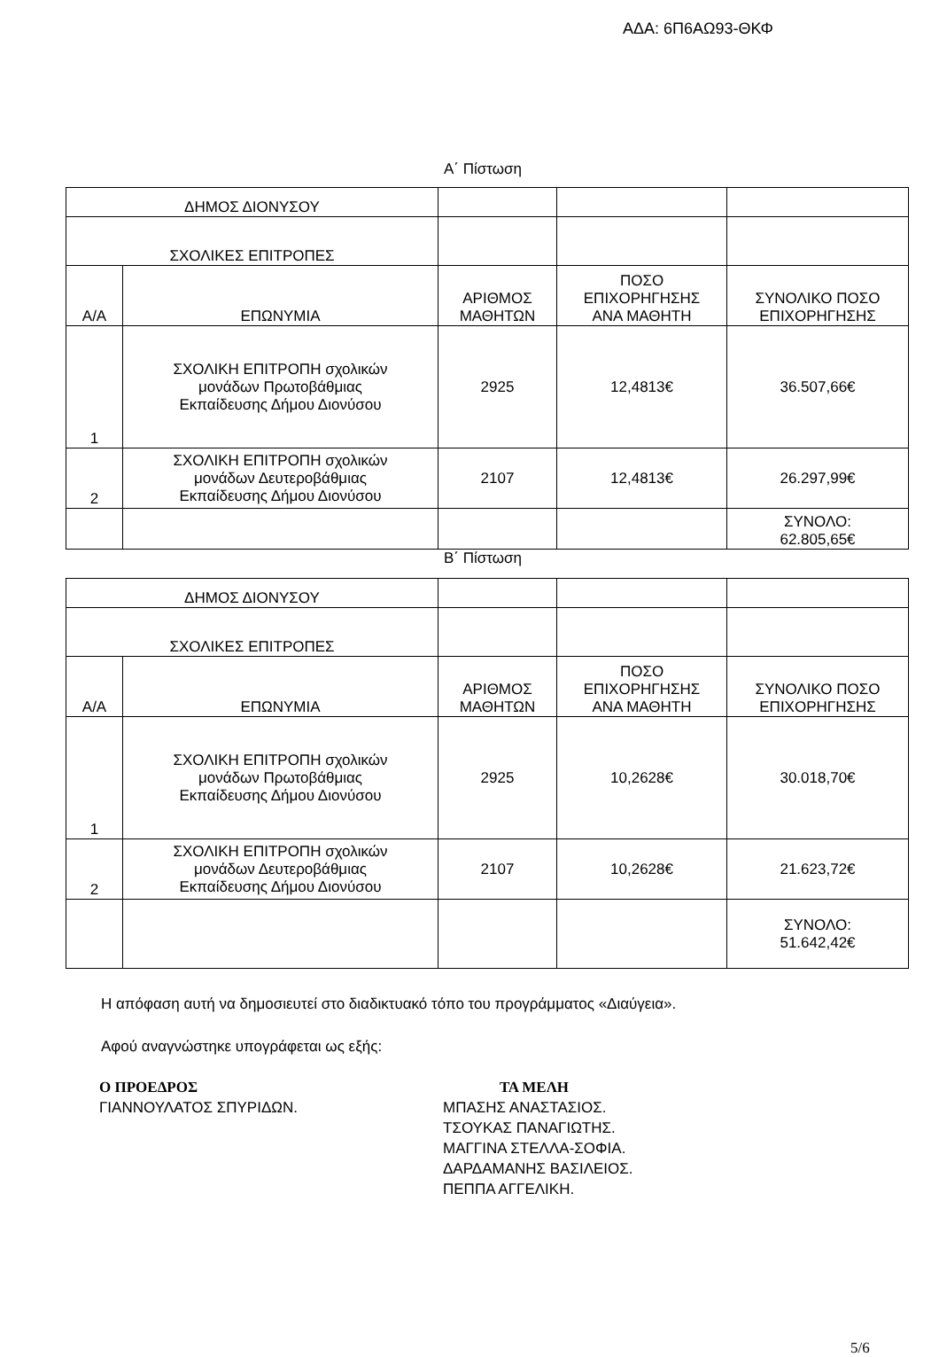ΑΔΑ: 6Π6ΑΩ93-ΘΚΦ
Α΄ Πίστωση
| ΔΗΜΟΣ ΔΙΟΝΥΣΟΥ | | | | |
| ΣΧΟΛΙΚΕΣ ΕΠΙΤΡΟΠΕΣ | | | | |
| Α/Α | ΕΠΩΝΥΜΙΑ | ΑΡΙΘΜΟΣ ΜΑΘΗΤΩΝ | ΠΟΣΟ ΕΠΙΧΟΡΗΓΗΣΗΣ ΑΝΑ ΜΑΘΗΤΗ | ΣΥΝΟΛΙΚΟ ΠΟΣΟ ΕΠΙΧΟΡΗΓΗΣΗΣ |
| 1 | ΣΧΟΛΙΚΗ ΕΠΙΤΡΟΠΗ σχολικών μονάδων Πρωτοβάθμιας Εκπαίδευσης Δήμου Διονύσου | 2925 | 12,4813€ | 36.507,66€ |
| 2 | ΣΧΟΛΙΚΗ ΕΠΙΤΡΟΠΗ σχολικών μονάδων Δευτεροβάθμιας Εκπαίδευσης Δήμου Διονύσου | 2107 | 12,4813€ | 26.297,99€ |
| | | | | ΣΥΝΟΛΟ: 62.805,65€ |
Β΄ Πίστωση
| ΔΗΜΟΣ ΔΙΟΝΥΣΟΥ | | | | |
| ΣΧΟΛΙΚΕΣ ΕΠΙΤΡΟΠΕΣ | | | | |
| Α/Α | ΕΠΩΝΥΜΙΑ | ΑΡΙΘΜΟΣ ΜΑΘΗΤΩΝ | ΠΟΣΟ ΕΠΙΧΟΡΗΓΗΣΗΣ ΑΝΑ ΜΑΘΗΤΗ | ΣΥΝΟΛΙΚΟ ΠΟΣΟ ΕΠΙΧΟΡΗΓΗΣΗΣ |
| 1 | ΣΧΟΛΙΚΗ ΕΠΙΤΡΟΠΗ σχολικών μονάδων Πρωτοβάθμιας Εκπαίδευσης Δήμου Διονύσου | 2925 | 10,2628€ | 30.018,70€ |
| 2 | ΣΧΟΛΙΚΗ ΕΠΙΤΡΟΠΗ σχολικών μονάδων Δευτεροβάθμιας Εκπαίδευσης Δήμου Διονύσου | 2107 | 10,2628€ | 21.623,72€ |
| | | | | ΣΥΝΟΛΟ: 51.642,42€ |
Η απόφαση αυτή να δημοσιευτεί στο διαδικτυακό τόπο του προγράμματος «Διαύγεια».
Αφού αναγνώστηκε υπογράφεται ως εξής:
Ο ΠΡΟΕΔΡΟΣ
ΓΙΑΝΝΟΥΛΑΤΟΣ ΣΠΥΡΙΔΩΝ.
ΤΑ ΜΕΛΗ
ΜΠΑΣΗΣ ΑΝΑΣΤΑΣΙΟΣ.
ΤΣΟΥΚΑΣ ΠΑΝΑΓΙΩΤΗΣ.
ΜΑΓΓΙΝΑ ΣΤΕΛΛΑ-ΣΟΦΙΑ.
ΔΑΡΔΑΜΑΝΗΣ ΒΑΣΙΛΕΙΟΣ.
ΠΕΠΠΑ ΑΓΓΕΛΙΚΗ.
5/6